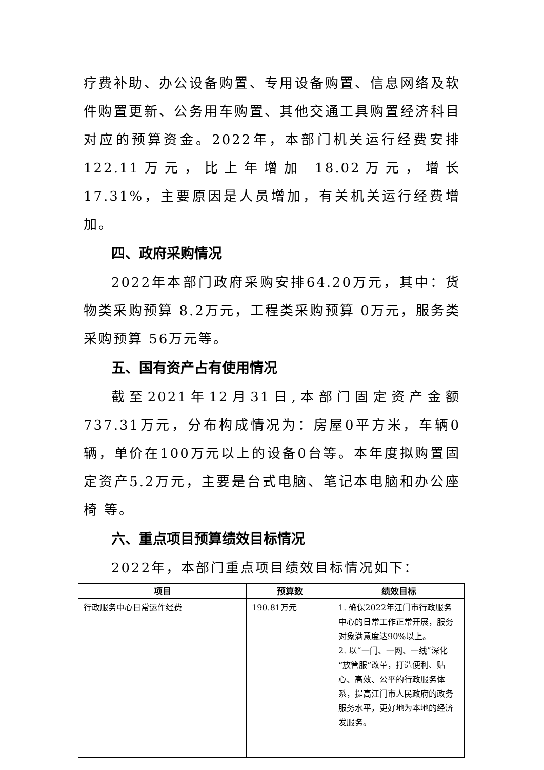疗费补助、办公设备购置、专用设备购置、信息网络及软件购置更新、公务用车购置、其他交通工具购置经济科目对应的预算资金。2022年，本部门机关运行经费安排122.11万元，比上年增加 18.02万元，增长 17.31%，主要原因是人员增加，有关机关运行经费增加。
四、政府采购情况
2022年本部门政府采购安排64.20万元，其中：货物类采购预算 8.2万元，工程类采购预算 0万元，服务类采购预算 56万元等。
五、国有资产占有使用情况
截至2021年12月31日,本部门固定资产金额737.31万元，分布构成情况为：房屋0平方米，车辆0辆，单价在100万元以上的设备0台等。本年度拟购置固定资产5.2万元，主要是台式电脑、笔记本电脑和办公座椅 等。
六、重点项目预算绩效目标情况
2022年，本部门重点项目绩效目标情况如下：
| 项目 | 预算数 | 绩效目标 |
| --- | --- | --- |
| 行政服务中心日常运作经费 | 190.81万元 | 1. 确保2022年江门市行政服务中心的日常工作正常开展，服务对象满意度达90%以上。 2. 以“一门、一网、一线”深化“放管服”改革，打造便利、贴心、高效、公平的行政服务体系，提高江门市人民政府的政务服务水平，更好地为本地的经济发服务。 |